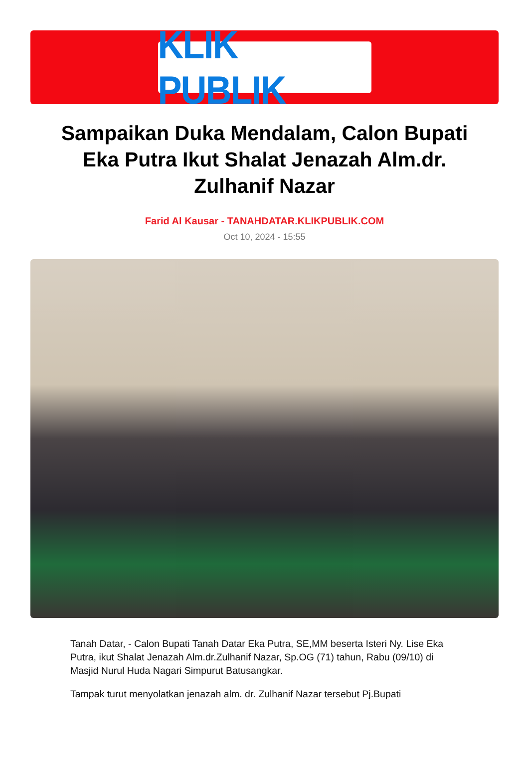KLIK PUBLIK
Sampaikan Duka Mendalam, Calon Bupati Eka Putra Ikut Shalat Jenazah Alm.dr. Zulhanif Nazar
Farid Al Kausar - TANAHDATAR.KLIKPUBLIK.COM
Oct 10, 2024 - 15:55
Tanah Datar, - Calon Bupati Tanah Datar Eka Putra, SE,MM beserta Isteri Ny. Lise Eka Putra, ikut Shalat Jenazah Alm.dr.Zulhanif Nazar, Sp.OG (71) tahun, Rabu (09/10) di Masjid Nurul Huda Nagari Simpurut Batusangkar.
Tampak turut menyolatkan jenazah alm. dr. Zulhanif Nazar tersebut Pj.Bupati